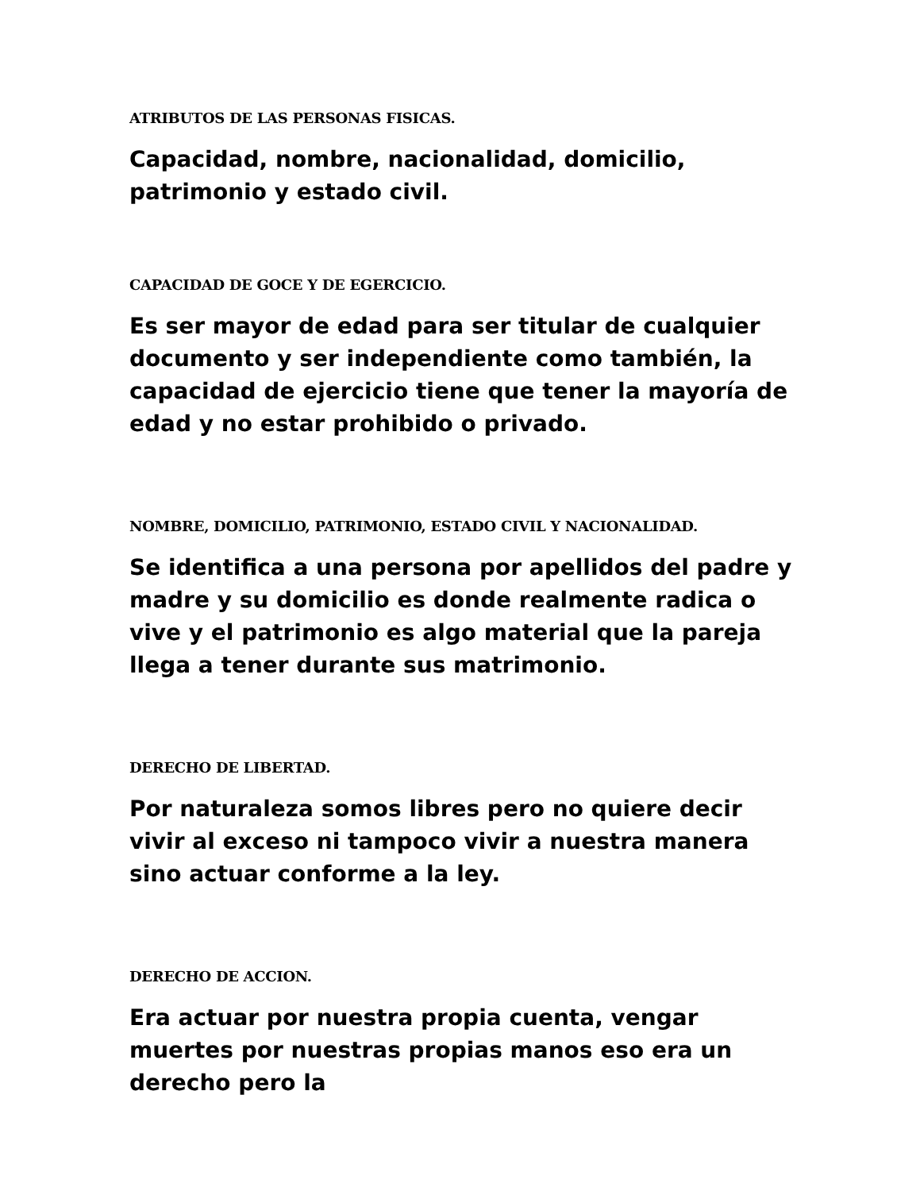ATRIBUTOS DE LAS PERSONAS FISICAS.
Capacidad, nombre, nacionalidad, domicilio, patrimonio y estado civil.
CAPACIDAD DE GOCE Y DE EGERCICIO.
Es ser mayor de edad para ser titular de cualquier documento y ser independiente como también, la capacidad de ejercicio tiene que tener la mayoría de edad y no estar prohibido o privado.
NOMBRE, DOMICILIO, PATRIMONIO, ESTADO CIVIL Y NACIONALIDAD.
Se identifica a una persona por apellidos del padre y madre y su domicilio es donde realmente radica o vive y el patrimonio es algo material que la pareja llega a tener durante sus matrimonio.
DERECHO DE LIBERTAD.
Por naturaleza somos libres pero no quiere decir vivir al exceso ni tampoco vivir a nuestra manera sino actuar conforme a la ley.
DERECHO DE ACCION.
Era actuar por nuestra propia cuenta, vengar muertes por nuestras propias manos eso era un derecho pero la